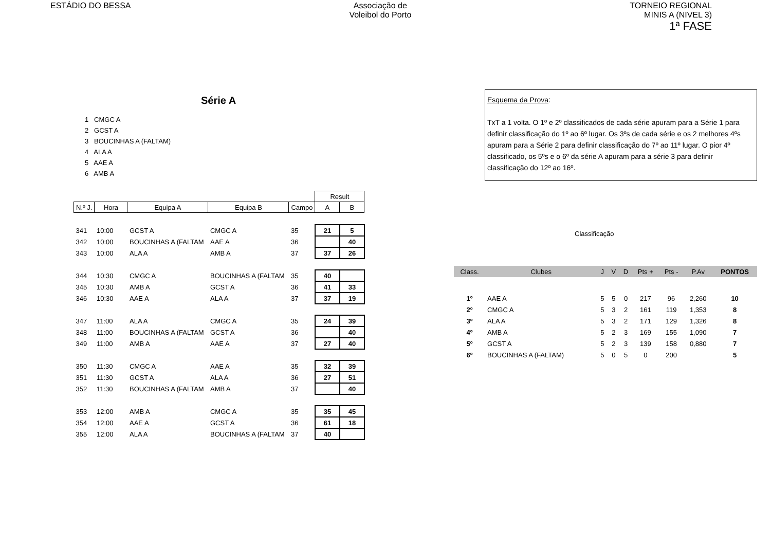ESTÁDIO DO BESSA Associação de
Voleibol do Porto
TORNEIO REGIONAL
MINIS A (NIVEL 3)
1ª FASE
Série A
1 CMGC A
2 GCST A
3 BOUCINHAS A (FALTAM)
4 ALA A
5 AAE A
6 AMB A
| | | | | | Result | |
| --- | --- | --- | --- | --- | --- | --- |
| N.º J. | Hora | Equipa A | Equipa B | Campo | A | B |
| 341 | 10:00 | GCST A | CMGC A | 35 | 21 | 5 |
| 342 | 10:00 | BOUCINHAS A (FALTAM | AAE A | 36 | | 40 |
| 343 | 10:00 | ALA A | AMB A | 37 | 37 | 26 |
| 344 | 10:30 | CMGC A | BOUCINHAS A (FALTAM | 35 | 40 | |
| 345 | 10:30 | AMB A | GCST A | 36 | 41 | 33 |
| 346 | 10:30 | AAE A | ALA A | 37 | 37 | 19 |
| 347 | 11:00 | ALA A | CMGC A | 35 | 24 | 39 |
| 348 | 11:00 | BOUCINHAS A (FALTAM | GCST A | 36 | | 40 |
| 349 | 11:00 | AMB A | AAE A | 37 | 27 | 40 |
| 350 | 11:30 | CMGC A | AAE A | 35 | 32 | 39 |
| 351 | 11:30 | GCST A | ALA A | 36 | 27 | 51 |
| 352 | 11:30 | BOUCINHAS A (FALTAM | AMB A | 37 | | 40 |
| 353 | 12:00 | AMB A | CMGC A | 35 | 35 | 45 |
| 354 | 12:00 | AAE A | GCST A | 36 | 61 | 18 |
| 355 | 12:00 | ALA A | BOUCINHAS A (FALTAM | 37 | 40 | |
Esquema da Prova:
TxT a 1 volta. O 1º e 2º classificados de cada série apuram para a Série 1 para definir classificação do 1º ao 6º lugar. Os 3ºs de cada série e os 2 melhores 4ºs apuram para a Série 2 para definir classificação do 7º ao 11º lugar. O pior 4º classificado, os 5ºs e o 6º da série A apuram para a série 3 para definir classificação do 12º ao 16º.
Classificação
| Class. | Clubes | J | V | D | Pts + | Pts - | P.Av | PONTOS |
| --- | --- | --- | --- | --- | --- | --- | --- | --- |
| 1º | AAE A | 5 | 5 | 0 | 217 | 96 | 2,260 | 10 |
| 2º | CMGC A | 5 | 3 | 2 | 161 | 119 | 1,353 | 8 |
| 3º | ALA A | 5 | 3 | 2 | 171 | 129 | 1,326 | 8 |
| 4º | AMB A | 5 | 2 | 3 | 169 | 155 | 1,090 | 7 |
| 5º | GCST A | 5 | 2 | 3 | 139 | 158 | 0,880 | 7 |
| 6º | BOUCINHAS A (FALTAM) | 5 | 0 | 5 | 0 | 200 | | 5 |